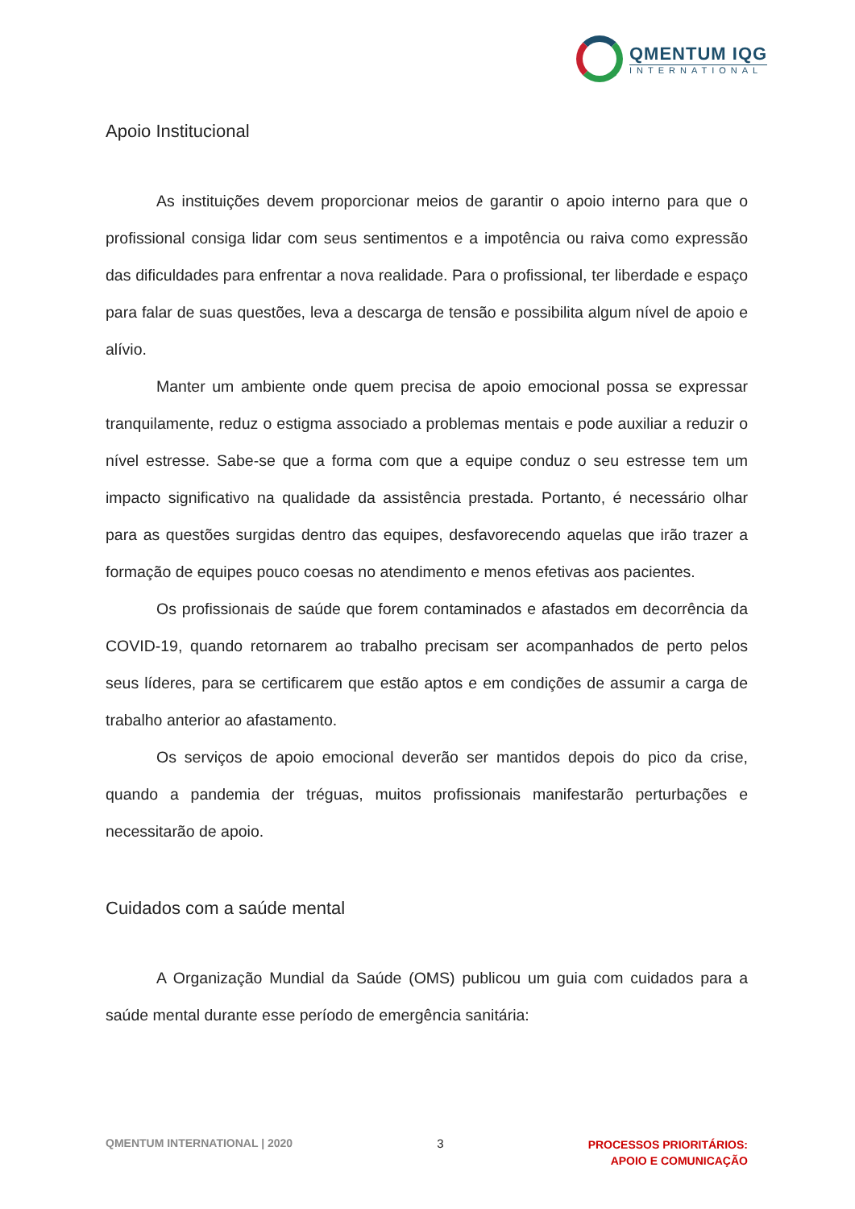QMENTUM IQG
INTERNATIONAL
Apoio Institucional
As instituições devem proporcionar meios de garantir o apoio interno para que o profissional consiga lidar com seus sentimentos e a impotência ou raiva como expressão das dificuldades para enfrentar a nova realidade. Para o profissional, ter liberdade e espaço para falar de suas questões, leva a descarga de tensão e possibilita algum nível de apoio e alívio.
Manter um ambiente onde quem precisa de apoio emocional possa se expressar tranquilamente, reduz o estigma associado a problemas mentais e pode auxiliar a reduzir o nível estresse. Sabe-se que a forma com que a equipe conduz o seu estresse tem um impacto significativo na qualidade da assistência prestada. Portanto, é necessário olhar para as questões surgidas dentro das equipes, desfavorecendo aquelas que irão trazer a formação de equipes pouco coesas no atendimento e menos efetivas aos pacientes.
Os profissionais de saúde que forem contaminados e afastados em decorrência da COVID-19, quando retornarem ao trabalho precisam ser acompanhados de perto pelos seus líderes, para se certificarem que estão aptos e em condições de assumir a carga de trabalho anterior ao afastamento.
Os serviços de apoio emocional deverão ser mantidos depois do pico da crise, quando a pandemia der tréguas, muitos profissionais manifestarão perturbações e necessitarão de apoio.
Cuidados com a saúde mental
A Organização Mundial da Saúde (OMS) publicou um guia com cuidados para a saúde mental durante esse período de emergência sanitária:
QMENTUM INTERNATIONAL | 2020 3
PROCESSOS PRIORITÁRIOS:
APOIO E COMUNICAÇÃO